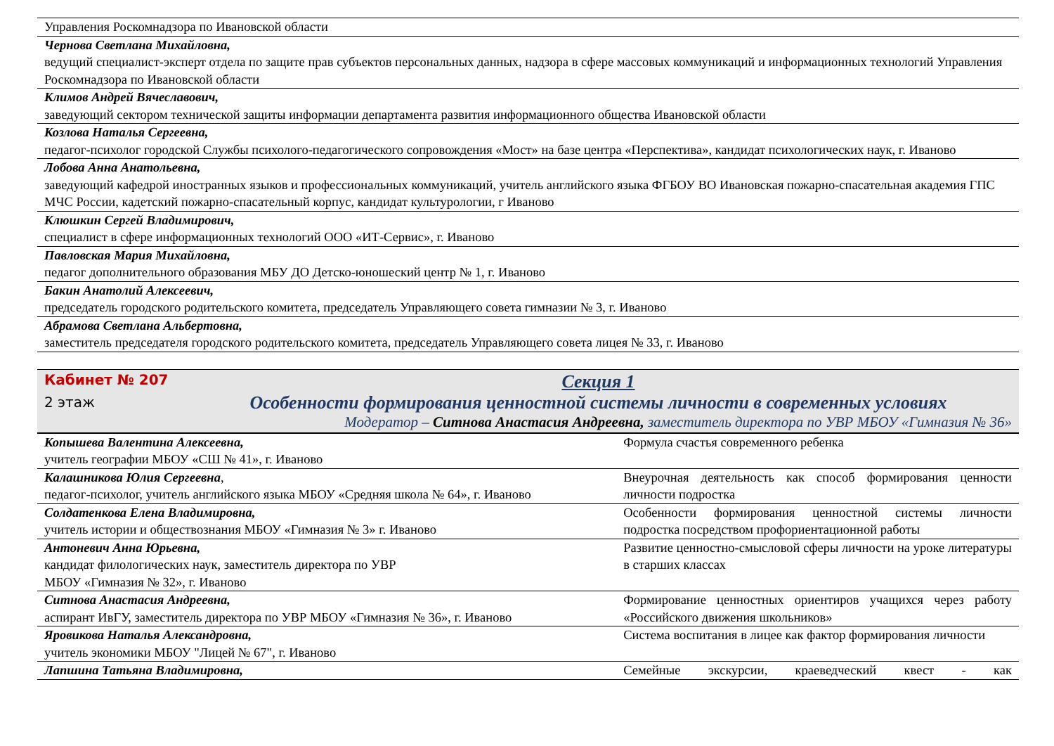| Управления Роскомнадзора по Ивановской области |
| Чернова Светлана Михайловна, ведущий специалист-эксперт отдела по защите прав субъектов персональных данных, надзора в сфере массовых коммуникаций и информационных технологий Управления Роскомнадзора по Ивановской области |
| Климов Андрей Вячеславович, заведующий сектором технической защиты информации департамента развития информационного общества Ивановской области |
| Козлова Наталья Сергеевна, педагог-психолог городской Службы психолого-педагогического сопровождения «Мост» на базе центра «Перспектива», кандидат психологических наук, г. Иваново |
| Лобова Анна Анатольевна, заведующий кафедрой иностранных языков и профессиональных коммуникаций, учитель английского языка ФГБОУ ВО Ивановская пожарно-спасательная академия ГПС МЧС России, кадетский пожарно-спасательный корпус, кандидат культурологии, г Иваново |
| Клюшкин Сергей Владимирович, специалист в сфере информационных технологий ООО «ИТ-Сервис», г. Иваново |
| Павловская Мария Михайловна, педагог дополнительного образования МБУ ДО Детско-юношеский центр № 1, г. Иваново |
| Бакин Анатолий Алексеевич, председатель городского родительского комитета, председатель Управляющего совета гимназии № 3, г. Иваново |
| Абрамова Светлана Альбертовна, заместитель председателя городского родительского комитета, председатель Управляющего совета лицея № 33, г. Иваново |
Кабинет № 207
2 этаж
Секция 1
Особенности формирования ценностной системы личности в современных условиях
Модератор – Ситнова Анастасия Андреевна, заместитель директора по УВР МБОУ «Гимназия № 36»
| Копышева Валентина Алексеевна, учитель географии МБОУ «СШ № 41», г. Иваново | Формула счастья современного ребенка |
| Калашникова Юлия Сергеевна , педагог-психолог, учитель английского языка МБОУ «Средняя школа № 64», г. Иваново | Внеурочная деятельность как способ формирования ценности личности подростка |
| Солдатенкова Елена Владимировна, учитель истории и обществознания МБОУ «Гимназия № 3» г. Иваново | Особенности формирования ценностной системы личности подростка посредством профориентационной работы |
| Антоневич Анна Юрьевна, кандидат филологических наук, заместитель директора по УВР МБОУ «Гимназия № 32», г. Иваново | Развитие ценностно-смысловой сферы личности на уроке литературы в старших классах |
| Ситнова Анастасия Андреевна, аспирант ИвГУ, заместитель директора по УВР МБОУ «Гимназия № 36», г. Иваново | Формирование ценностных ориентиров учащихся через работу «Российского движения школьников» |
| Яровикова Наталья Александровна, учитель экономики МБОУ "Лицей № 67", г. Иваново | Система воспитания в лицее как фактор формирования личности |
| Лапшина Татьяна Владимировна, | Семейные экскурсии, краеведческий квест - как |